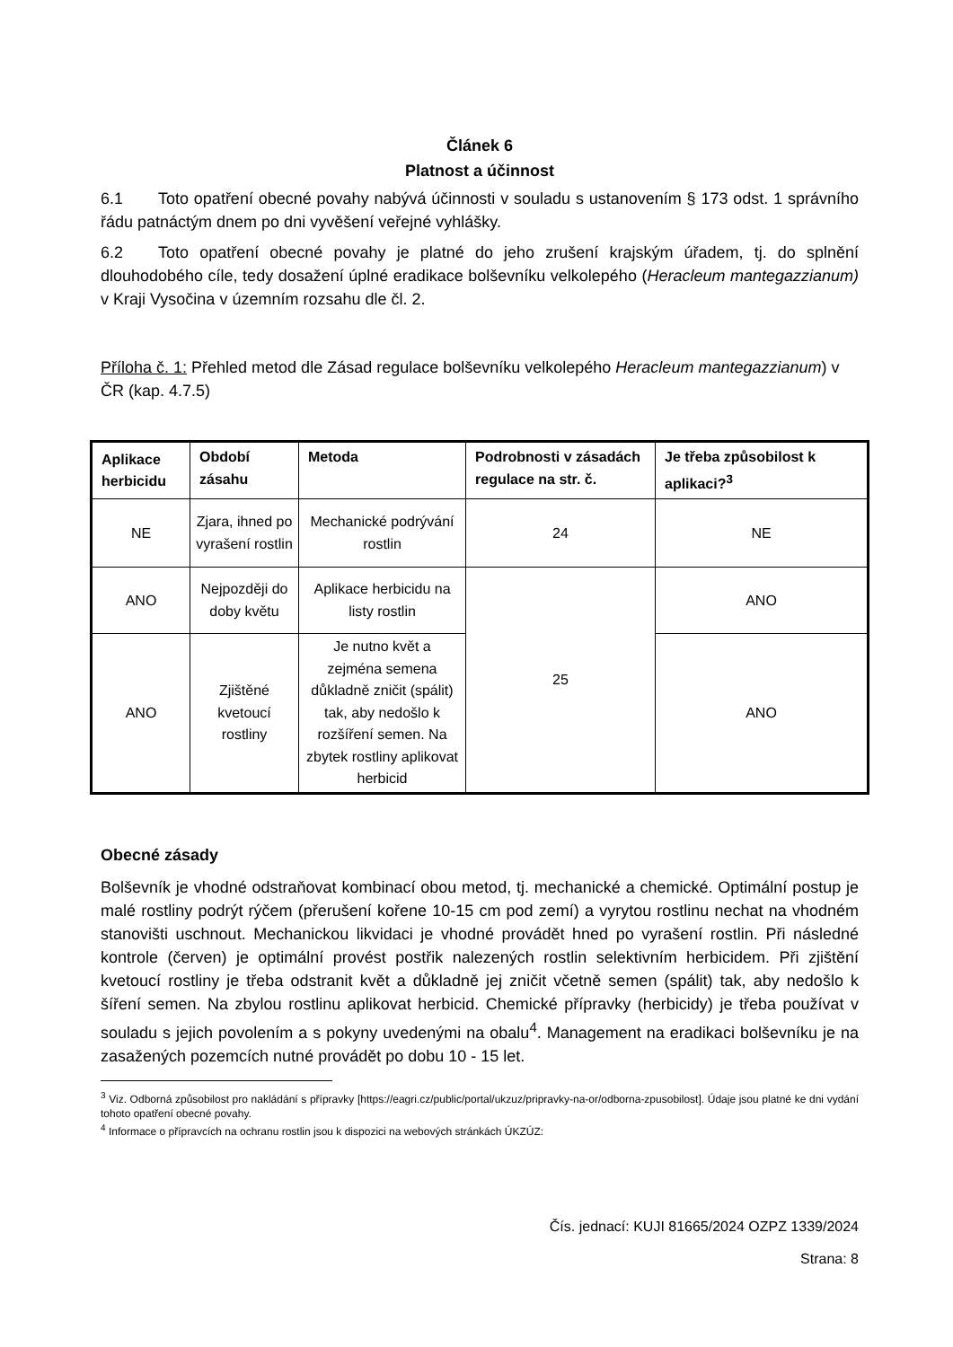Článek 6
Platnost a účinnost
6.1 Toto opatření obecné povahy nabývá účinnosti v souladu s ustanovením § 173 odst. 1 správního řádu patnáctým dnem po dni vyvěšení veřejné vyhlášky.
6.2 Toto opatření obecné povahy je platné do jeho zrušení krajským úřadem, tj. do splnění dlouhodobého cíle, tedy dosažení úplné eradikace bolševníku velkolepého (Heracleum mantegazzianum) v Kraji Vysočina v územním rozsahu dle čl. 2.
Příloha č. 1: Přehled metod dle Zásad regulace bolševníku velkolepého Heracleum mantegazzianum) v ČR (kap. 4.7.5)
| Aplikace herbicidu | Období zásahu | Metoda | Podrobnosti v zásadách regulace na str. č. | Je třeba způsobilost k aplikaci?<sup>3</sup> |
| --- | --- | --- | --- | --- |
| NE | Zjara, ihned po vyrašení rostlin | Mechanické podrývání rostlin | 24 | NE |
| ANO | Nejpozději do doby květu | Aplikace herbicidu na listy rostlin | 25 | ANO |
| ANO | Zjištěné kvetoucí rostliny | Je nutno květ a zejména semena důkladně zničit (spálit) tak, aby nedošlo k rozšíření semen. Na zbytek rostliny aplikovat herbicid | | ANO |
Obecné zásady
Bolševník je vhodné odstraňovat kombinací obou metod, tj. mechanické a chemické. Optimální postup je malé rostliny podrýt rýčem (přerušení kořene 10-15 cm pod zemí) a vyrytou rostlinu nechat na vhodném stanovišti uschnout. Mechanickou likvidaci je vhodné provádět hned po vyrašení rostlin. Při následné kontrole (červen) je optimální provést postřik nalezených rostlin selektivním herbicidem. Při zjištění kvetoucí rostliny je třeba odstranit květ a důkladně jej zničit včetně semen (spálit) tak, aby nedošlo k šíření semen. Na zbylou rostlinu aplikovat herbicid. Chemické přípravky (herbicidy) je třeba používat v souladu s jejich povolením a s pokyny uvedenými na obalu<sup>4</sup>. Management na eradikaci bolševníku je na zasažených pozemcích nutné provádět po dobu 10 - 15 let.
<sup>3</sup> Viz. Odborná způsobilost pro nakládání s přípravky [https://eagri.cz/public/portal/ukzuz/pripravky-na-or/odborna-zpusobilost]. Údaje jsou platné ke dni vydání tohoto opatření obecné povahy.
<sup>4</sup> Informace o přípravcích na ochranu rostlin jsou k dispozici na webových stránkách ÚKZÚZ:
Čís. jednací: KUJI 81665/2024 OZPZ 1339/2024
Strana: 8